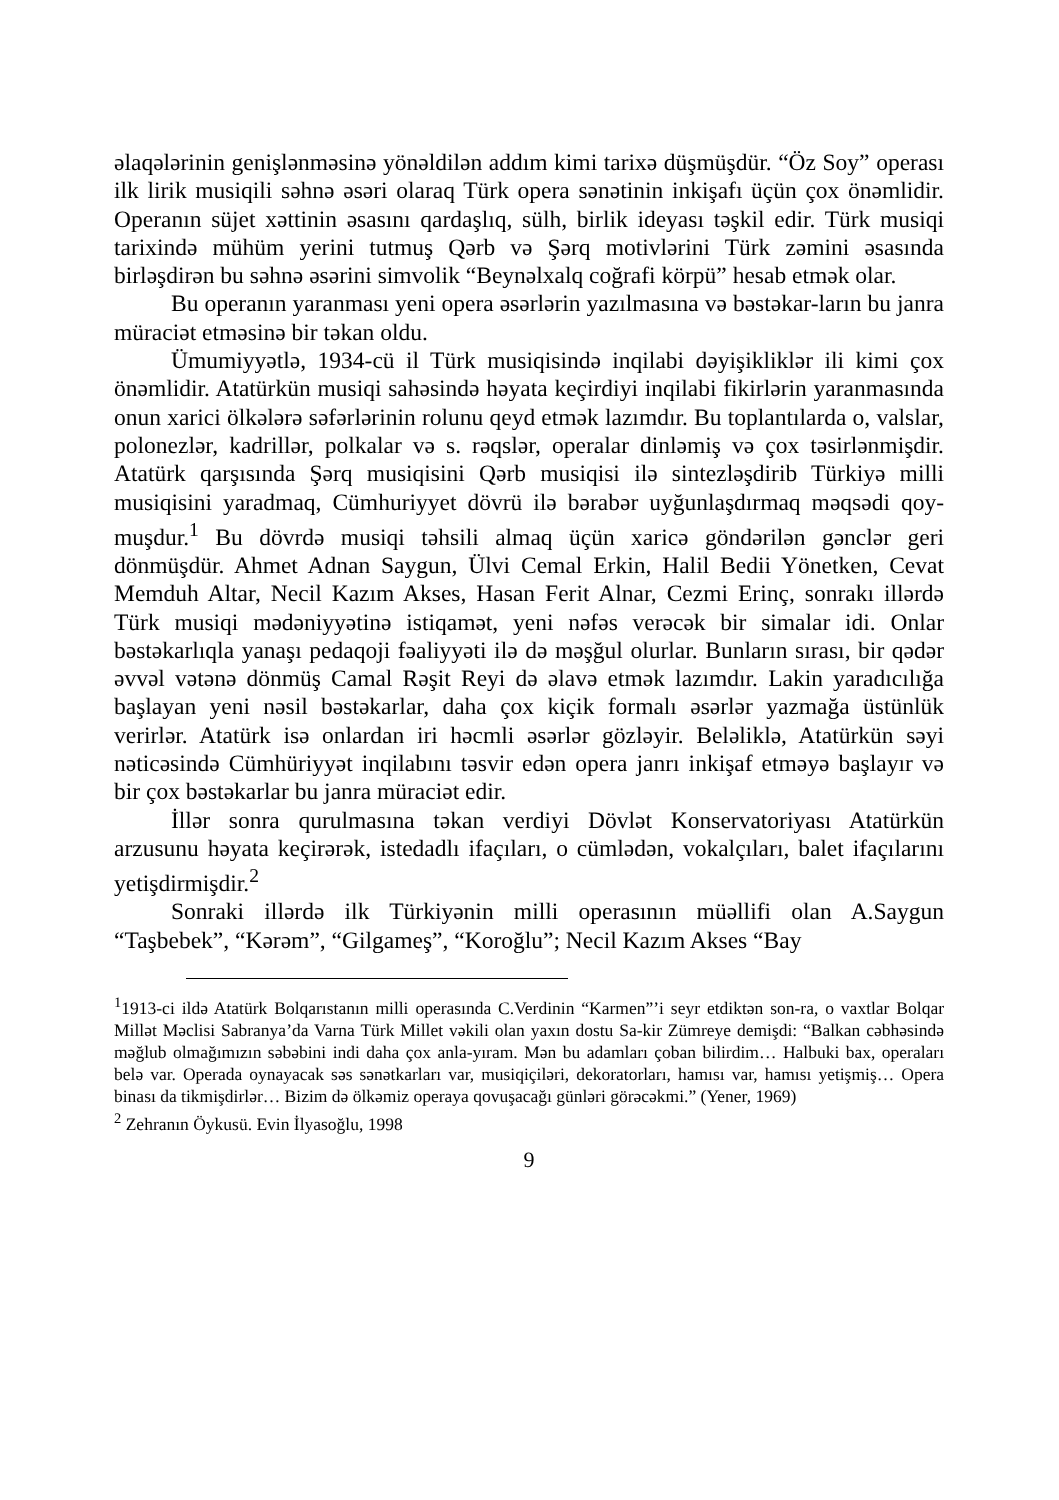əlaqələrinin genişlənməsinə yönəldilən addım kimi tarixə düşmüşdür. “Öz Soy” operası ilk lirik musiqili səhnə əsəri olaraq Türk opera sənətinin inkişafı üçün çox önəmlidir. Operanın süjet xəttinin əsasını qardaşlıq, sülh, birlik ideyası təşkil edir. Türk musiqi tarixində mühüm yerini tutmuş Qərb və Şərq motivlərini Türk zəmini əsasında birləşdirən bu səhnə əsərini simvolik “Beynəlxalq coğrafi körpü” hesab etmək olar.
Bu operanın yaranması yeni opera əsərlərin yazılmasına və bəstəkar-ların bu janra müraciət etməsinə bir təkan oldu.
Ümumiyyətlə, 1934-cü il Türk musiqisində inqilabi dəyişikliklər ili kimi çox önəmlidir. Atatürkün musiqi sahəsində həyata keçirdiyi inqilabi fikirlərin yaranmasında onun xarici ölkələrə səfərlərinin rolunu qeyd etmək lazımdır. Bu toplantılarda o, valslar, polonezlər, kadrillər, polkalar və s. rəqslər, operalar dinləmiş və çox təsirlənmişdir. Atatürk qarşısında Şərq musiqisini Qərb musiqisi ilə sintezləşdirib Türkiyə milli musiqisini yaradmaq, Cümhuriyyet dövrü ilə bərabər uyğunlaşdırmaq məqsədi qoy-muşdur.<sup>1</sup> Bu dövrdə musiqi təhsili almaq üçün xaricə göndərilən gənclər geri dönmüşdür. Ahmet Adnan Saygun, Ülvi Cemal Erkin, Halil Bedii Yönetken, Cevat Memduh Altar, Necil Kazım Akses, Hasan Ferit Alnar, Cezmi Erinç, sonrakı illərdə Türk musiqi mədəniyyətinə istiqamət, yeni nəfəs verəcək bir simalar idi. Onlar bəstəkarlıqla yanaşı pedaqoji fəaliyyəti ilə də məşğul olurlar. Bunların sırası, bir qədər əvvəl vətənə dönmüş Camal Rəşit Reyi də əlavə etmək lazımdır. Lakin yaradıcılığa başlayan yeni nəsil bəstəkarlar, daha çox kiçik formalı əsərlər yazmağa üstünlük verirlər. Atatürk isə onlardan iri həcmli əsərlər gözləyir. Beləliklə, Atatürkün səyi nəticəsində Cümhüriyyət inqilabını təsvir edən opera janrı inkişaf etməyə başlayır və bir çox bəstəkarlar bu janra müraciət edir.
İllər sonra qurulmasına təkan verdiyi Dövlət Konservatoriyası Atatürkün arzusunu həyata keçirərək, istedadlı ifaçıları, o cümlədən, vokalçıları, balet ifaçılarını yetişdirmişdir.<sup>2</sup>
Sonraki illərdə ilk Türkiyənin milli operasının müəllifi olan A.Saygun “Taşbebek”, “Kərəm”, “Gilgameş”, “Koroğlu”; Necil Kazım Akses “Bay
<sup>1</sup> 1913-ci ildə Atatürk Bolqarıstanın milli operasında C.Verdinin “Karmen”’i seyr etdiktən son-ra, o vaxtlar Bolqar Millət Məclisi Sabranya’da Varna Türk Millet vəkili olan yaxın dostu Sa-kir Zümreye demişdi: “Balkan cəbhəsində məğlub olmağımızın səbəbini indi daha çox anla-yıram. Mən bu adamları çoban bilirdim… Halbuki bax, operaları belə var. Operada oynayacak səs sənətkarları var, musiqiçiləri, dekoratorları, hamısı var, hamısı yetişmiş… Opera binası da tikmişdirlər… Bizim də ölkəmiz operaya qovuşacağı günləri görəcəkmi.” (Yener, 1969)
<sup>2</sup> Zehranın Öykusü. Evin İlyasoğlu, 1998
9